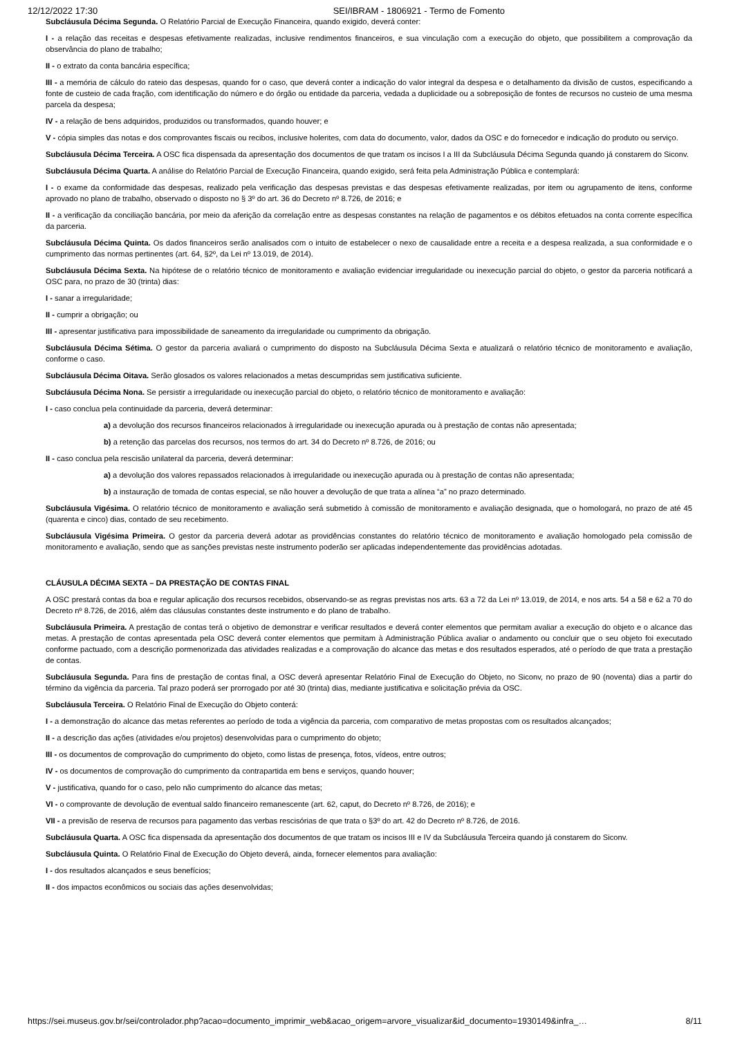12/12/2022 17:30 SEI/IBRAM - 1806921 - Termo de Fomento
Subcláusula Décima Segunda. O Relatório Parcial de Execução Financeira, quando exigido, deverá conter:
I - a relação das receitas e despesas efetivamente realizadas, inclusive rendimentos financeiros, e sua vinculação com a execução do objeto, que possibilitem a comprovação da observância do plano de trabalho;
II - o extrato da conta bancária específica;
III - a memória de cálculo do rateio das despesas, quando for o caso, que deverá conter a indicação do valor integral da despesa e o detalhamento da divisão de custos, especificando a fonte de custeio de cada fração, com identificação do número e do órgão ou entidade da parceria, vedada a duplicidade ou a sobreposição de fontes de recursos no custeio de uma mesma parcela da despesa;
IV - a relação de bens adquiridos, produzidos ou transformados, quando houver; e
V - cópia simples das notas e dos comprovantes fiscais ou recibos, inclusive holerites, com data do documento, valor, dados da OSC e do fornecedor e indicação do produto ou serviço.
Subcláusula Décima Terceira. A OSC fica dispensada da apresentação dos documentos de que tratam os incisos I a III da Subcláusula Décima Segunda quando já constarem do Siconv.
Subcláusula Décima Quarta. A análise do Relatório Parcial de Execução Financeira, quando exigido, será feita pela Administração Pública e contemplará:
I - o exame da conformidade das despesas, realizado pela verificação das despesas previstas e das despesas efetivamente realizadas, por item ou agrupamento de itens, conforme aprovado no plano de trabalho, observado o disposto no § 3º do art. 36 do Decreto nº 8.726, de 2016; e
II - a verificação da conciliação bancária, por meio da aferição da correlação entre as despesas constantes na relação de pagamentos e os débitos efetuados na conta corrente específica da parceria.
Subcláusula Décima Quinta. Os dados financeiros serão analisados com o intuito de estabelecer o nexo de causalidade entre a receita e a despesa realizada, a sua conformidade e o cumprimento das normas pertinentes (art. 64, §2º, da Lei nº 13.019, de 2014).
Subcláusula Décima Sexta. Na hipótese de o relatório técnico de monitoramento e avaliação evidenciar irregularidade ou inexecução parcial do objeto, o gestor da parceria notificará a OSC para, no prazo de 30 (trinta) dias:
I - sanar a irregularidade;
II - cumprir a obrigação; ou
III - apresentar justificativa para impossibilidade de saneamento da irregularidade ou cumprimento da obrigação.
Subcláusula Décima Sétima. O gestor da parceria avaliará o cumprimento do disposto na Subcláusula Décima Sexta e atualizará o relatório técnico de monitoramento e avaliação, conforme o caso.
Subcláusula Décima Oitava. Serão glosados os valores relacionados a metas descumpridas sem justificativa suficiente.
Subcláusula Décima Nona. Se persistir a irregularidade ou inexecução parcial do objeto, o relatório técnico de monitoramento e avaliação:
I - caso conclua pela continuidade da parceria, deverá determinar:
a) a devolução dos recursos financeiros relacionados à irregularidade ou inexecução apurada ou à prestação de contas não apresentada;
b) a retenção das parcelas dos recursos, nos termos do art. 34 do Decreto nº 8.726, de 2016; ou
II - caso conclua pela rescisão unilateral da parceria, deverá determinar:
a) a devolução dos valores repassados relacionados à irregularidade ou inexecução apurada ou à prestação de contas não apresentada;
b) a instauração de tomada de contas especial, se não houver a devolução de que trata a alínea “a” no prazo determinado.
Subcláusula Vigésima. O relatório técnico de monitoramento e avaliação será submetido à comissão de monitoramento e avaliação designada, que o homologará, no prazo de até 45 (quarenta e cinco) dias, contado de seu recebimento.
Subcláusula Vigésima Primeira. O gestor da parceria deverá adotar as providências constantes do relatório técnico de monitoramento e avaliação homologado pela comissão de monitoramento e avaliação, sendo que as sanções previstas neste instrumento poderão ser aplicadas independentemente das providências adotadas.
CLÁUSULA DÉCIMA SEXTA – DA PRESTAÇÃO DE CONTAS FINAL
A OSC prestará contas da boa e regular aplicação dos recursos recebidos, observando-se as regras previstas nos arts. 63 a 72 da Lei nº 13.019, de 2014, e nos arts. 54 a 58 e 62 a 70 do Decreto nº 8.726, de 2016, além das cláusulas constantes deste instrumento e do plano de trabalho.
Subcláusula Primeira. A prestação de contas terá o objetivo de demonstrar e verificar resultados e deverá conter elementos que permitam avaliar a execução do objeto e o alcance das metas. A prestação de contas apresentada pela OSC deverá conter elementos que permitam à Administração Pública avaliar o andamento ou concluir que o seu objeto foi executado conforme pactuado, com a descrição pormenorizada das atividades realizadas e a comprovação do alcance das metas e dos resultados esperados, até o período de que trata a prestação de contas.
Subcláusula Segunda. Para fins de prestação de contas final, a OSC deverá apresentar Relatório Final de Execução do Objeto, no Siconv, no prazo de 90 (noventa) dias a partir do término da vigência da parceria. Tal prazo poderá ser prorrogado por até 30 (trinta) dias, mediante justificativa e solicitação prévia da OSC.
Subcláusula Terceira. O Relatório Final de Execução do Objeto conterá:
I - a demonstração do alcance das metas referentes ao período de toda a vigência da parceria, com comparativo de metas propostas com os resultados alcançados;
II - a descrição das ações (atividades e/ou projetos) desenvolvidas para o cumprimento do objeto;
III - os documentos de comprovação do cumprimento do objeto, como listas de presença, fotos, vídeos, entre outros;
IV - os documentos de comprovação do cumprimento da contrapartida em bens e serviços, quando houver;
V - justificativa, quando for o caso, pelo não cumprimento do alcance das metas;
VI - o comprovante de devolução de eventual saldo financeiro remanescente (art. 62, caput, do Decreto nº 8.726, de 2016); e
VII - a previsão de reserva de recursos para pagamento das verbas rescisórias de que trata o §3º do art. 42 do Decreto nº 8.726, de 2016.
Subcláusula Quarta. A OSC fica dispensada da apresentação dos documentos de que tratam os incisos III e IV da Subcláusula Terceira quando já constarem do Siconv.
Subcláusula Quinta. O Relatório Final de Execução do Objeto deverá, ainda, fornecer elementos para avaliação:
I - dos resultados alcançados e seus benefícios;
II - dos impactos econômicos ou sociais das ações desenvolvidas;
https://sei.museus.gov.br/sei/controlador.php?acao=documento_imprimir_web&acao_origem=arvore_visualizar&id_documento=1930149&infra_… 8/11